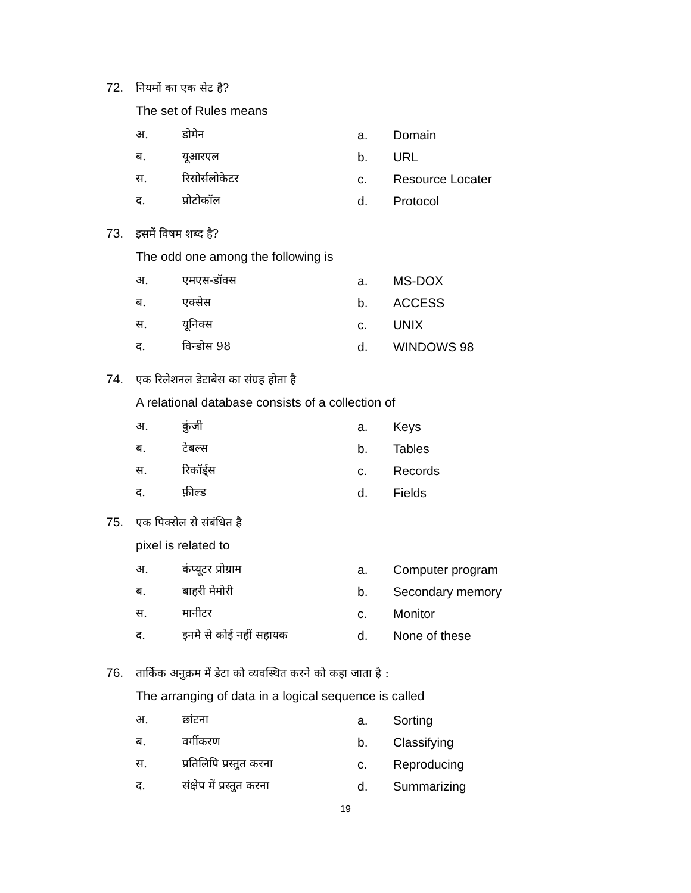72. नियमों का एक सेट है?
The set of Rules means
अ. डोमेन a. Domain
ब. यूआरएल b. URL
स. रिसोर्सलोकेटर c. Resource Locater
द. प्रोटोकॉल d. Protocol
73. इसमें विषम शब्द है?
The odd one among the following is
अ. एमएस-डॉक्स a. MS-DOX
ब. एक्सेस b. ACCESS
स. यूनिक्स c. UNIX
द. विन्डोस 98 d. WINDOWS 98
74. एक रिलेशनल डेटाबेस का संग्रह होता है
A relational database consists of a collection of
अ. कुंजी a. Keys
ब. टेबल्स b. Tables
स. रिकॉर्ड्स c. Records
द. फ़ील्ड d. Fields
75. एक पिक्सेल से संबंधित है
pixel is related to
अ. कंप्यूटर प्रोग्राम a. Computer program
ब. बाहरी मेमोरी b. Secondary memory
स. मानीटर c. Monitor
द. इनमे से कोई नहीं सहायक d. None of these
76. तार्किक अनुक्रम में डेटा को व्यवस्थित करने को कहा जाता है :
The arranging of data in a logical sequence is called
अ. छांटना a. Sorting
ब. वर्गीकरण b. Classifying
स. प्रतिलिपि प्रस्तुत करना c. Reproducing
द. संक्षेप में प्रस्तुत करना d. Summarizing
19